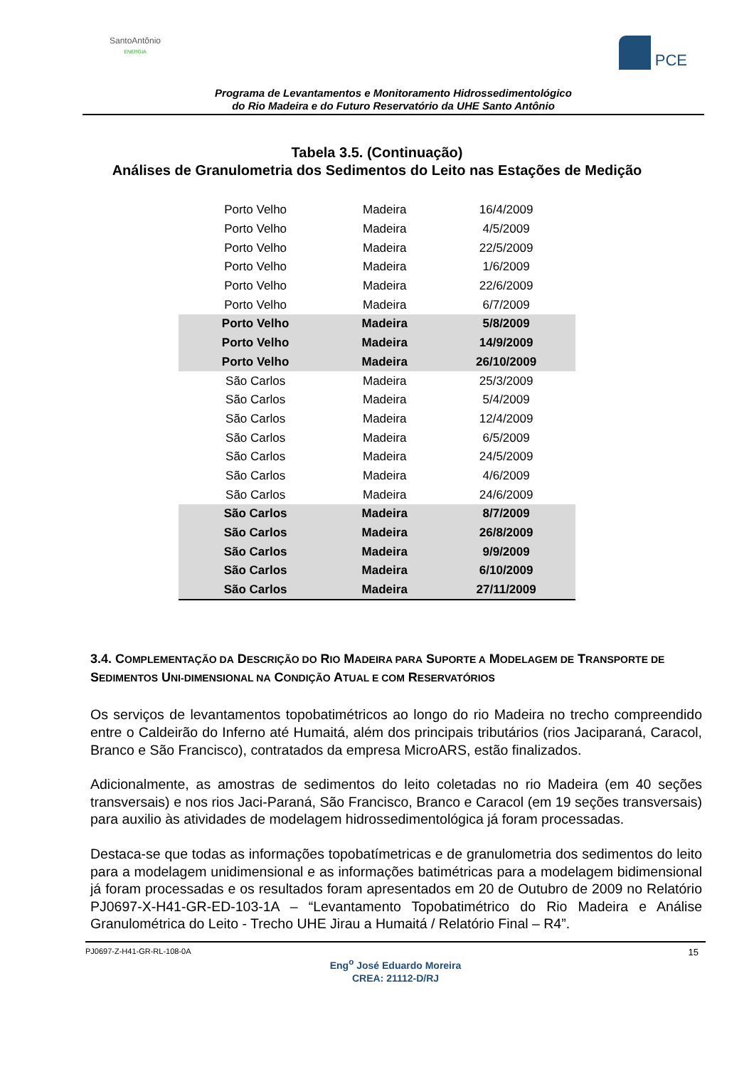SantoAntônio
ENERGIA
PCE
Programa de Levantamentos e Monitoramento Hidrossedimentológico
do Rio Madeira e do Futuro Reservatório da UHE Santo Antônio
Tabela 3.5. (Continuação)
Análises de Granulometria dos Sedimentos do Leito nas Estações de Medição
| Porto Velho | Madeira | 16/4/2009 |
| Porto Velho | Madeira | 4/5/2009 |
| Porto Velho | Madeira | 22/5/2009 |
| Porto Velho | Madeira | 1/6/2009 |
| Porto Velho | Madeira | 22/6/2009 |
| Porto Velho | Madeira | 6/7/2009 |
| Porto Velho | Madeira | 5/8/2009 |
| Porto Velho | Madeira | 14/9/2009 |
| Porto Velho | Madeira | 26/10/2009 |
| São Carlos | Madeira | 25/3/2009 |
| São Carlos | Madeira | 5/4/2009 |
| São Carlos | Madeira | 12/4/2009 |
| São Carlos | Madeira | 6/5/2009 |
| São Carlos | Madeira | 24/5/2009 |
| São Carlos | Madeira | 4/6/2009 |
| São Carlos | Madeira | 24/6/2009 |
| São Carlos | Madeira | 8/7/2009 |
| São Carlos | Madeira | 26/8/2009 |
| São Carlos | Madeira | 9/9/2009 |
| São Carlos | Madeira | 6/10/2009 |
| São Carlos | Madeira | 27/11/2009 |
3.4. COMPLEMENTAÇÃO DA DESCRIÇÃO DO RIO MADEIRA PARA SUPORTE A MODELAGEM DE TRANSPORTE DE SEDIMENTOS UNI-DIMENSIONAL NA CONDIÇÃO ATUAL E COM RESERVATÓRIOS
Os serviços de levantamentos topobatimétricos ao longo do rio Madeira no trecho compreendido entre o Caldeirão do Inferno até Humaitá, além dos principais tributários (rios Jaciparaná, Caracol, Branco e São Francisco), contratados da empresa MicroARS, estão finalizados.
Adicionalmente, as amostras de sedimentos do leito coletadas no rio Madeira (em 40 seções transversais) e nos rios Jaci-Paraná, São Francisco, Branco e Caracol (em 19 seções transversais) para auxilio às atividades de modelagem hidrossedimentológica já foram processadas.
Destaca-se que todas as informações topobatímetricas e de granulometria dos sedimentos do leito para a modelagem unidimensional e as informações batimétricas para a modelagem bidimensional já foram processadas e os resultados foram apresentados em 20 de Outubro de 2009 no Relatório PJ0697-X-H41-GR-ED-103-1A – “Levantamento Topobatimétrico do Rio Madeira e Análise Granulométrica do Leito - Trecho UHE Jirau a Humaitá / Relatório Final – R4”.
PJ0697-Z-H41-GR-RL-108-0A 15
Eng<sup>o</sup> José Eduardo Moreira
CREA: 21112-D/RJ